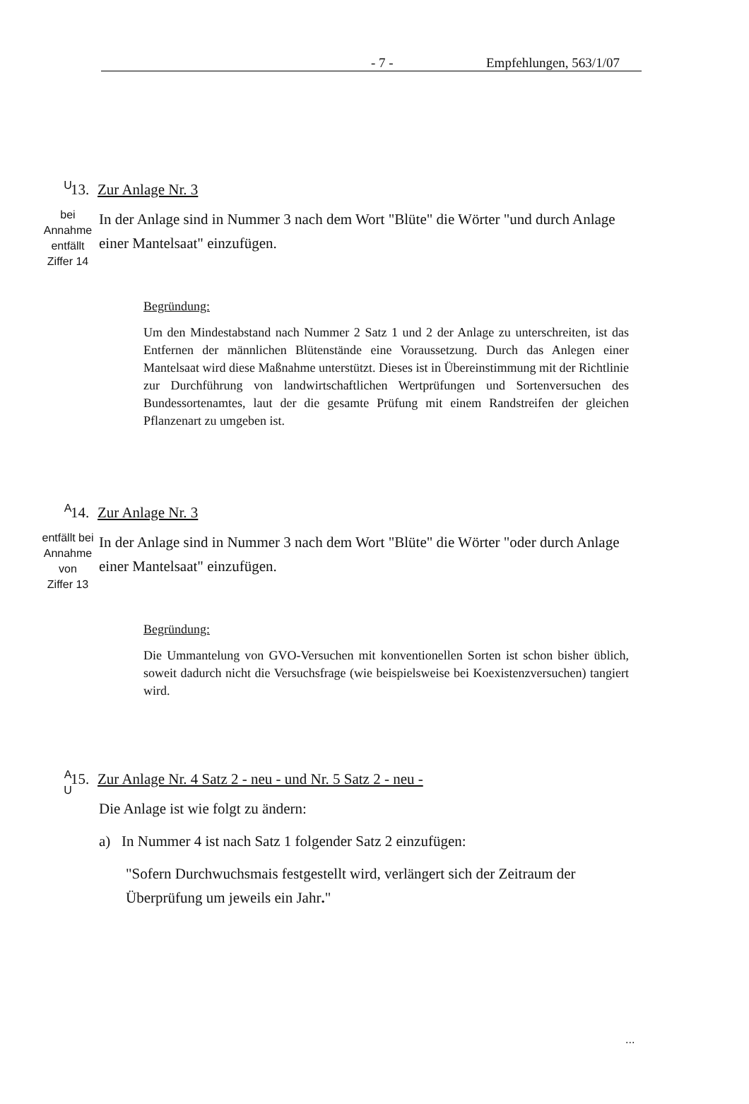- 7 - Empfehlungen, 563/1/07
U
13. Zur Anlage Nr. 3
bei
Annahme
entfällt
Ziffer 14
In der Anlage sind in Nummer 3 nach dem Wort "Blüte" die Wörter "und durch Anlage einer Mantelsaat" einzufügen.
Begründung:
Um den Mindestabstand nach Nummer 2 Satz 1 und 2 der Anlage zu unter­schreiten, ist das Entfernen der männlichen Blütenstände eine Voraussetzung. Durch das Anlegen einer Mantelsaat wird diese Maßnahme unterstützt. Dieses ist in Übereinstimmung mit der Richtlinie zur Durchführung von landwirt­schaftlichen Wertprüfungen und Sortenversuchen des Bundessortenamtes, laut der die gesamte Prüfung mit einem Randstreifen der gleichen Pflanzenart zu umgeben ist.
A
14. Zur Anlage Nr. 3
entfällt bei
Annahme
von
Ziffer 13
In der Anlage sind in Nummer 3 nach dem Wort "Blüte" die Wörter "oder durch Anlage einer Mantelsaat" einzufügen.
Begründung:
Die Ummantelung von GVO-Versuchen mit konventionellen Sorten ist schon bisher üblich, soweit dadurch nicht die Versuchsfrage (wie beispielsweise bei Koexistenzversuchen) tangiert wird.
A
U
15. Zur Anlage Nr. 4 Satz 2 - neu - und Nr. 5 Satz 2 - neu -
Die Anlage ist wie folgt zu ändern:
a) In Nummer 4 ist nach Satz 1 folgender Satz 2 einzufügen:
"Sofern Durchwuchsmais festgestellt wird, verlängert sich der Zeitraum der Überprüfung um jeweils ein Jahr."
...